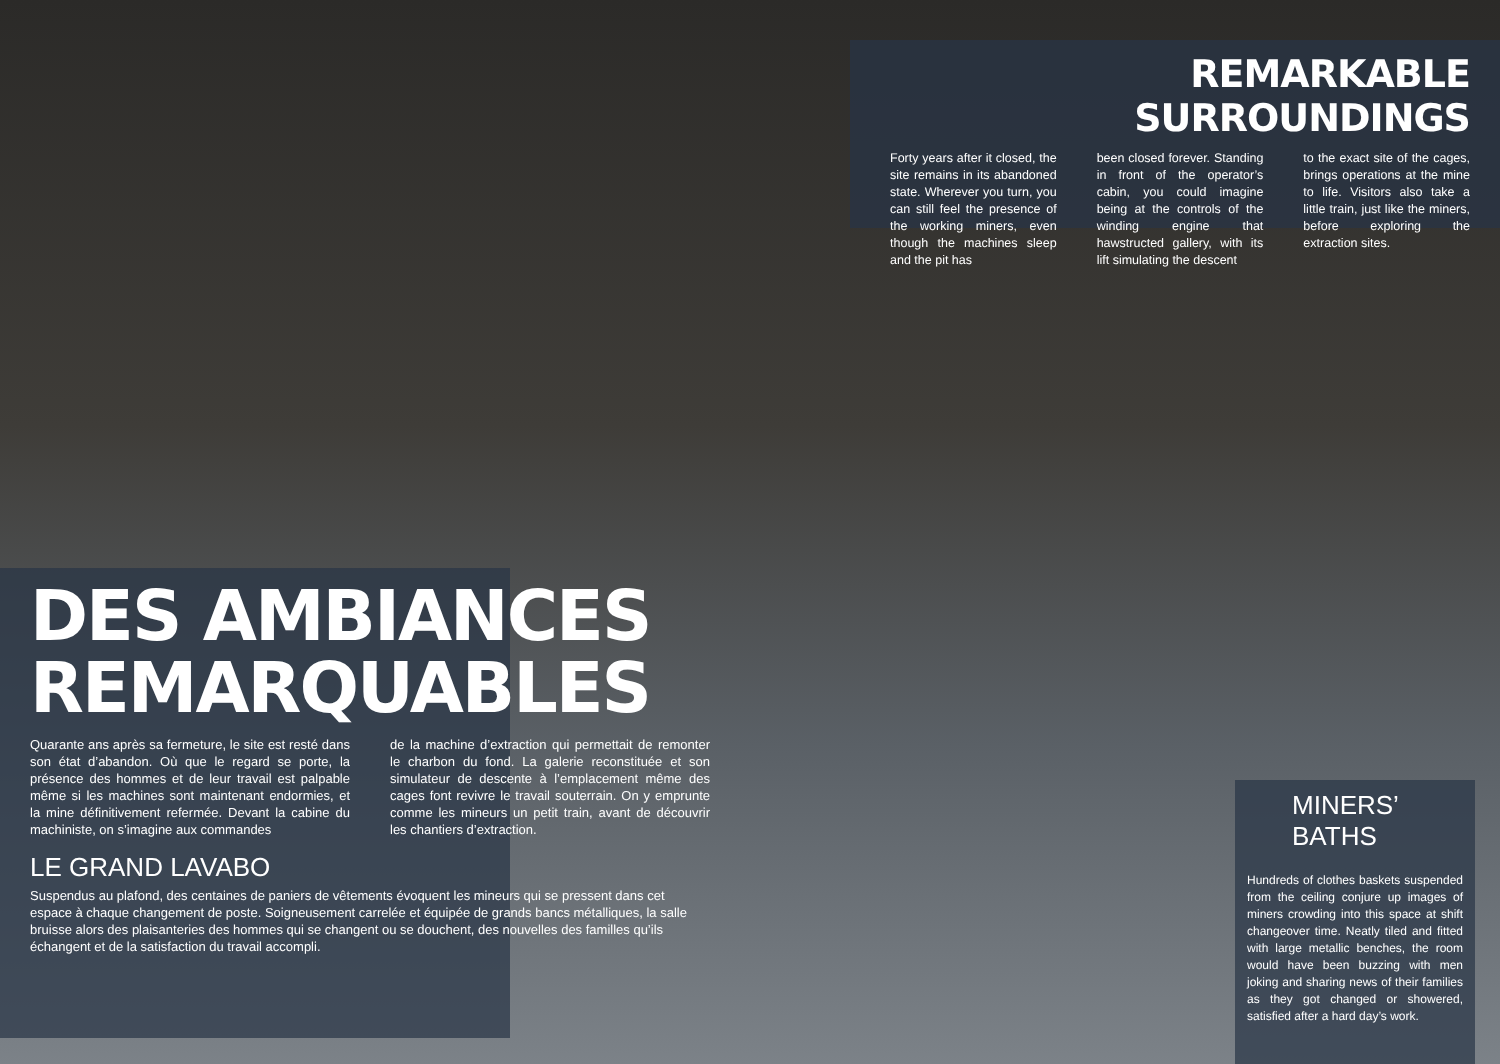REMARKABLE SURROUNDINGS
Forty years after it closed, the site remains in its abandoned state. Wherever you turn, you can still feel the presence of the working miners, even though the machines sleep and the pit has
been closed forever. Standing in front of the operator’s cabin, you could imagine being at the controls of the winding engine that hawstructed gallery, with its lift simulating the descent
to the exact site of the cages, brings operations at the mine to life. Visitors also take a little train, just like the miners, before exploring the extraction sites.
DES AMBIANCES
REMARQUABLES
Quarante ans après sa fermeture, le site est resté dans son état d’abandon. Où que le regard se porte, la présence des hommes et de leur travail est palpable même si les machines sont maintenant endormies, et la mine définitivement refermée. Devant la cabine du machiniste, on s’imagine aux commandes
de la machine d’extraction qui permettait de remonter le charbon du fond. La galerie reconstituée et son simulateur de descente à l’emplacement même des cages font revivre le travail souterrain. On y emprunte comme les mineurs un petit train, avant de découvrir les chantiers d’extraction.
LE GRAND LAVABO
Suspendus au plafond, des centaines de paniers de vêtements évoquent les mineurs qui se pressent dans cet espace à chaque changement de poste. Soigneusement carrelée et équipée de grands bancs métalliques, la salle bruisse alors des plaisanteries des hommes qui se changent ou se douchent, des nouvelles des familles qu’ils échangent et de la satisfaction du travail accompli.
MINERS’ BATHS
Hundreds of clothes baskets suspended from the ceiling conjure up images of miners crowding into this space at shift changeover time. Neatly tiled and fitted with large metallic benches, the room would have been buzzing with men joking and sharing news of their families as they got changed or showered, satisfied after a hard day’s work.